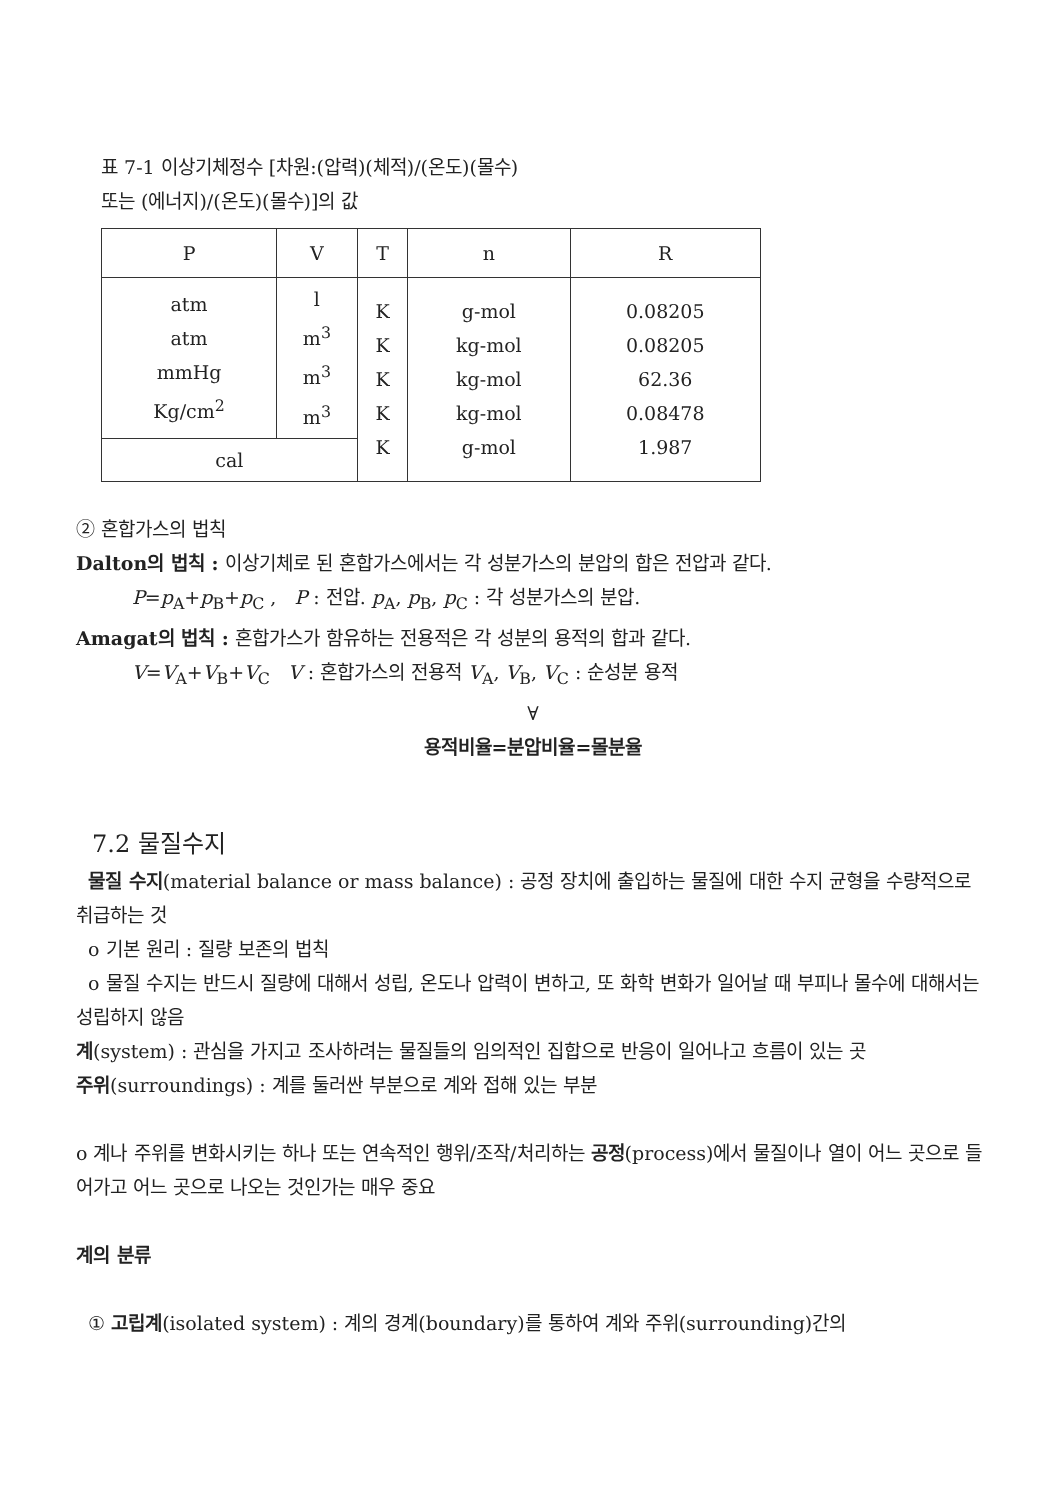표 7-1 이상기체정수 [차원:(압력)(체적)/(온도)(몰수)
또는 (에너지)/(온도)(몰수)]의 값
| P | V | T | n | R |
| --- | --- | --- | --- | --- |
| atm atm mmHg Kg/cm<sup>2</sup> | l m<sup>3</sup> m<sup>3</sup> m<sup>3</sup> | K K K K K | g-mol kg-mol kg-mol kg-mol g-mol | 0.08205 0.08205 62.36 0.08478 1.987 |
| cal | | | | |
② 혼합가스의 법칙
Dalton의 법칙 : 이상기체로 된 혼합가스에서는 각 성분가스의 분압의 합은 전압과 같다.
P=p<sub>A</sub>+p<sub>B</sub>+p<sub>C</sub> , P : 전압. p<sub>A</sub>, p<sub>B</sub>, p<sub>C</sub> : 각 성분가스의 분압.
Amagat의 법칙 : 혼합가스가 함유하는 전용적은 각 성분의 용적의 합과 같다.
V=V<sub>A</sub>+V<sub>B</sub>+V<sub>C</sub> V : 혼합가스의 전용적 V<sub>A</sub>, V<sub>B</sub>, V<sub>C</sub> : 순성분 용적
∀
용적비율=분압비율=몰분율
7.2 물질수지
물질 수지(material balance or mass balance) : 공정 장치에 출입하는 물질에 대한 수지 균형을 수량적으로 취급하는 것
o 기본 원리 : 질량 보존의 법칙
o 물질 수지는 반드시 질량에 대해서 성립, 온도나 압력이 변하고, 또 화학 변화가 일어날 때 부피나 몰수에 대해서는 성립하지 않음
계(system) : 관심을 가지고 조사하려는 물질들의 임의적인 집합으로 반응이 일어나고 흐름이 있는 곳
주위(surroundings) : 계를 둘러싼 부분으로 계와 접해 있는 부분
o 계나 주위를 변화시키는 하나 또는 연속적인 행위/조작/처리하는 공정(process)에서 물질이나 열이 어느 곳으로 들어가고 어느 곳으로 나오는 것인가는 매우 중요
계의 분류
① 고립계(isolated system) : 계의 경계(boundary)를 통하여 계와 주위(surrounding)간의